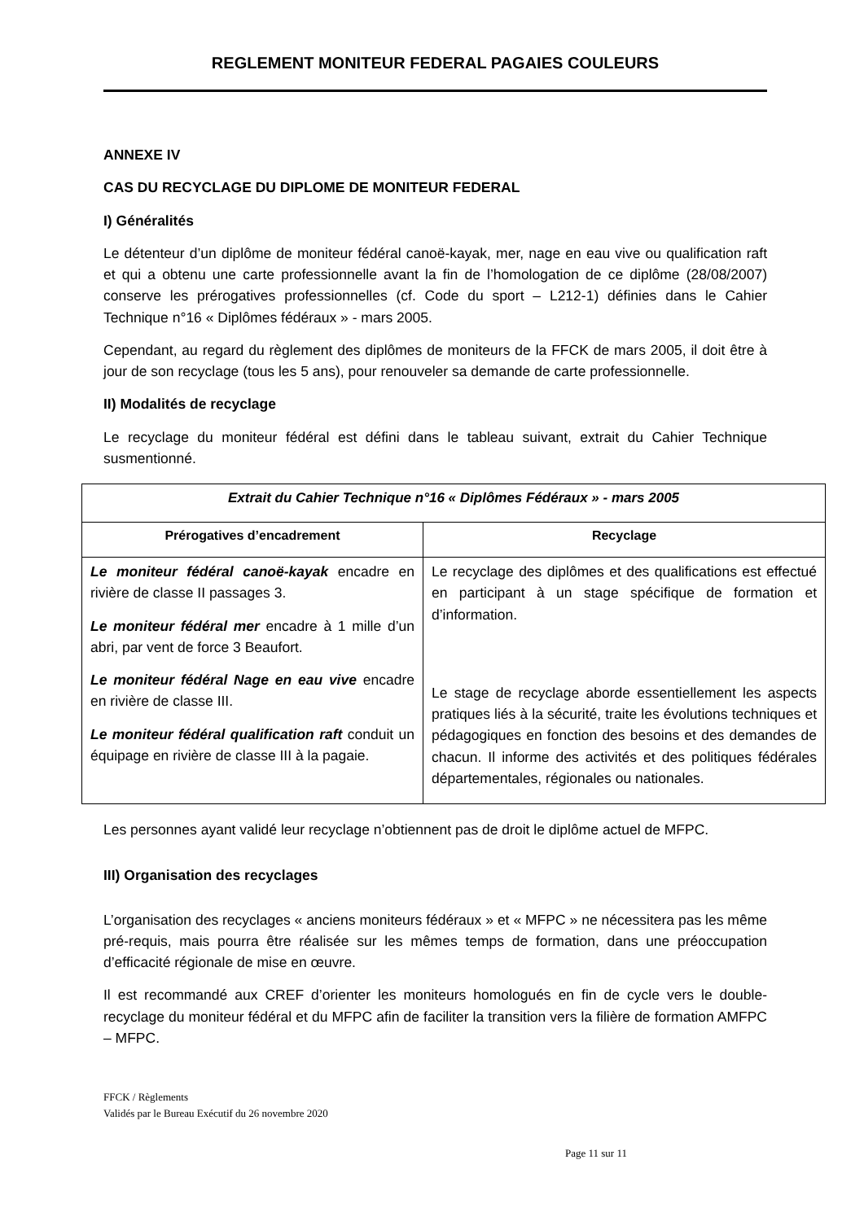REGLEMENT MONITEUR FEDERAL PAGAIES COULEURS
ANNEXE IV
CAS DU RECYCLAGE DU DIPLOME DE MONITEUR FEDERAL
I) Généralités
Le détenteur d’un diplôme de moniteur fédéral canoë-kayak, mer, nage en eau vive ou qualification raft et qui a obtenu une carte professionnelle avant la fin de l’homologation de ce diplôme (28/08/2007) conserve les prérogatives professionnelles (cf. Code du sport – L212-1) définies dans le Cahier Technique n°16 « Diplômes fédéraux » - mars 2005.
Cependant, au regard du règlement des diplômes de moniteurs de la FFCK de mars 2005, il doit être à jour de son recyclage (tous les 5 ans), pour renouveler sa demande de carte professionnelle.
II) Modalités de recyclage
Le recyclage du moniteur fédéral est défini dans le tableau suivant, extrait du Cahier Technique susmentionné.
| Extrait du Cahier Technique n°16 « Diplômes Fédéraux » - mars 2005 | |
| Prérogatives d’encadrement | Recyclage |
| Le moniteur fédéral canoë-kayak encadre en rivière de classe II passages 3. Le moniteur fédéral mer encadre à 1 mille d’un abri, par vent de force 3 Beaufort. Le moniteur fédéral Nage en eau vive encadre en rivière de classe III. Le moniteur fédéral qualification raft conduit un équipage en rivière de classe III à la pagaie. | Le recyclage des diplômes et des qualifications est effectué en participant à un stage spécifique de formation et d’information. Le stage de recyclage aborde essentiellement les aspects pratiques liés à la sécurité, traite les évolutions techniques et pédagogiques en fonction des besoins et des demandes de chacun. Il informe des activités et des politiques fédérales départementales, régionales ou nationales. |
Les personnes ayant validé leur recyclage n’obtiennent pas de droit le diplôme actuel de MFPC.
III) Organisation des recyclages
L’organisation des recyclages « anciens moniteurs fédéraux » et « MFPC » ne nécessitera pas les même pré-requis, mais pourra être réalisée sur les mêmes temps de formation, dans une préoccupation d’efficacité régionale de mise en œuvre.
Il est recommandé aux CREF d’orienter les moniteurs homologués en fin de cycle vers le double-recyclage du moniteur fédéral et du MFPC afin de faciliter la transition vers la filière de formation AMFPC – MFPC.
FFCK / Règlements
Validés par le Bureau Exécutif du 26 novembre 2020
Page 11 sur 11